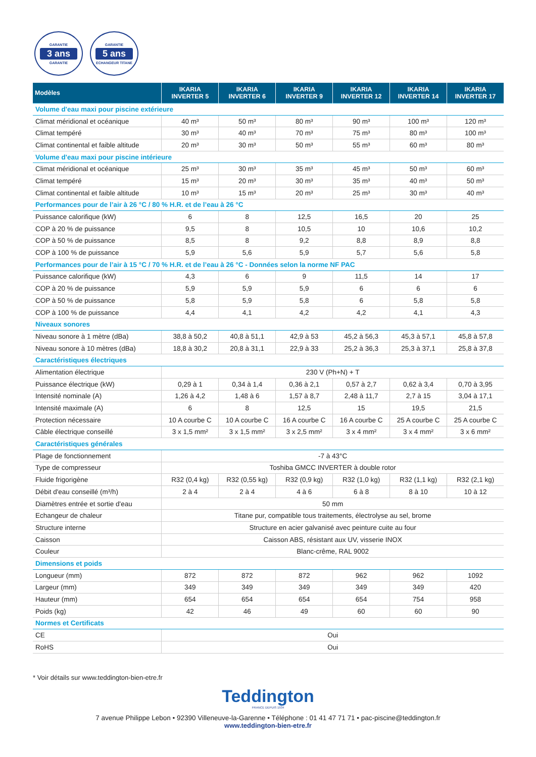GARANTIE
3 ans
GARANTIE
GARANTIE
5 ans
ECHANGEUR TITANE
| Modèles | IKARIA INVERTER 5 | IKARIA INVERTER 6 | IKARIA INVERTER 9 | IKARIA INVERTER 12 | IKARIA INVERTER 14 | IKARIA INVERTER 17 |
| --- | --- | --- | --- | --- | --- | --- |
| Volume d'eau maxi pour piscine extérieure | | | | | | |
| Climat méridional et océanique | 40 m³ | 50 m³ | 80 m³ | 90 m³ | 100 m³ | 120 m³ |
| Climat tempéré | 30 m³ | 40 m³ | 70 m³ | 75 m³ | 80 m³ | 100 m³ |
| Climat continental et faible altitude | 20 m³ | 30 m³ | 50 m³ | 55 m³ | 60 m³ | 80 m³ |
| Volume d'eau maxi pour piscine intérieure | | | | | | |
| Climat méridional et océanique | 25 m³ | 30 m³ | 35 m³ | 45 m³ | 50 m³ | 60 m³ |
| Climat tempéré | 15 m³ | 20 m³ | 30 m³ | 35 m³ | 40 m³ | 50 m³ |
| Climat continental et faible altitude | 10 m³ | 15 m³ | 20 m³ | 25 m³ | 30 m³ | 40 m³ |
| Performances pour de l’air à 26 °C / 80 % H.R. et de l’eau à 26 °C | | | | | | |
| Puissance calorifique (kW) | 6 | 8 | 12,5 | 16,5 | 20 | 25 |
| COP à 20 % de puissance | 9,5 | 8 | 10,5 | 10 | 10,6 | 10,2 |
| COP à 50 % de puissance | 8,5 | 8 | 9,2 | 8,8 | 8,9 | 8,8 |
| COP à 100 % de puissance | 5,9 | 5,6 | 5,9 | 5,7 | 5,6 | 5,8 |
| Performances pour de l’air à 15 °C / 70 % H.R. et de l’eau à 26 °C - Données selon la norme NF PAC | | | | | | |
| Puissance calorifique (kW) | 4,3 | 6 | 9 | 11,5 | 14 | 17 |
| COP à 20 % de puissance | 5,9 | 5,9 | 5,9 | 6 | 6 | 6 |
| COP à 50 % de puissance | 5,8 | 5,9 | 5,8 | 6 | 5,8 | 5,8 |
| COP à 100 % de puissance | 4,4 | 4,1 | 4,2 | 4,2 | 4,1 | 4,3 |
| Niveaux sonores | | | | | | |
| Niveau sonore à 1 mètre (dBa) | 38,8 à 50,2 | 40,8 à 51,1 | 42,9 à 53 | 45,2 à 56,3 | 45,3 à 57,1 | 45,8 à 57,8 |
| Niveau sonore à 10 mètres (dBa) | 18,8 à 30,2 | 20,8 à 31,1 | 22,9 à 33 | 25,2 à 36,3 | 25,3 à 37,1 | 25,8 à 37,8 |
| Caractéristiques électriques | | | | | | |
| Alimentation électrique | 230 V (Ph+N) + T | | | | | |
| Puissance électrique (kW) | 0,29 à 1 | 0,34 à 1,4 | 0,36 à 2,1 | 0,57 à 2,7 | 0,62 à 3,4 | 0,70 à 3,95 |
| Intensité nominale (A) | 1,26 à 4,2 | 1,48 à 6 | 1,57 à 8,7 | 2,48 à 11,7 | 2,7 à 15 | 3,04 à 17,1 |
| Intensité maximale (A) | 6 | 8 | 12,5 | 15 | 19,5 | 21,5 |
| Protection nécessaire | 10 A courbe C | 10 A courbe C | 16 A courbe C | 16 A courbe C | 25 A courbe C | 25 A courbe C |
| Câble électrique conseillé | 3 x 1,5 mm² | 3 x 1,5 mm² | 3 x 2,5 mm² | 3 x 4 mm² | 3 x 4 mm² | 3 x 6 mm² |
| Caractéristiques générales | | | | | | |
| Plage de fonctionnement | -7 à 43°C | | | | | |
| Type de compresseur | Toshiba GMCC INVERTER à double rotor | | | | | |
| Fluide frigorigène | R32 (0,4 kg) | R32 (0,55 kg) | R32 (0,9 kg) | R32 (1,0 kg) | R32 (1,1 kg) | R32 (2,1 kg) |
| Débit d'eau conseillé (m³/h) | 2 à 4 | 2 à 4 | 4 à 6 | 6 à 8 | 8 à 10 | 10 à 12 |
| Diamètres entrée et sortie d'eau | 50 mm | | | | | |
| Echangeur de chaleur | Titane pur, compatible tous traitements, électrolyse au sel, brome | | | | | |
| Structure interne | Structure en acier galvanisé avec peinture cuite au four | | | | | |
| Caisson | Caisson ABS, résistant aux UV, visserie INOX | | | | | |
| Couleur | Blanc-crême, RAL 9002 | | | | | |
| Dimensions et poids | | | | | | |
| Longueur (mm) | 872 | 872 | 872 | 962 | 962 | 1092 |
| Largeur (mm) | 349 | 349 | 349 | 349 | 349 | 420 |
| Hauteur (mm) | 654 | 654 | 654 | 654 | 754 | 958 |
| Poids (kg) | 42 | 46 | 49 | 60 | 60 | 90 |
| Normes et Certificats | | | | | | |
| CE | Oui | | | | | |
| RoHS | Oui | | | | | |
* Voir détails sur www.teddington-bien-etre.fr
Teddington
FRANCE DEPUIS 1934
7 avenue Philippe Lebon • 92390 Villeneuve-la-Garenne • Téléphone : 01 41 47 71 71 • pac-piscine@teddington.fr
www.teddington-bien-etre.fr